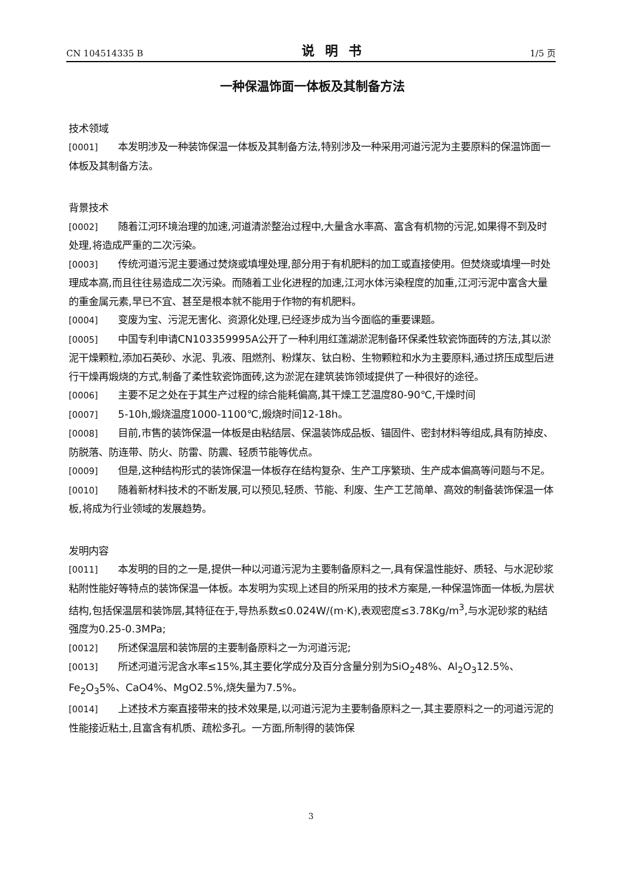CN 104514335 B 说明书 1/5 页
一种保温饰面一体板及其制备方法
技术领域
[0001] 本发明涉及一种装饰保温一体板及其制备方法,特别涉及一种采用河道污泥为主要原料的保温饰面一体板及其制备方法。
背景技术
[0002] 随着江河环境治理的加速,河道清淤整治过程中,大量含水率高、富含有机物的污泥,如果得不到及时处理,将造成严重的二次污染。
[0003] 传统河道污泥主要通过焚烧或填埋处理,部分用于有机肥料的加工或直接使用。但焚烧或填埋一时处理成本高,而且往往易造成二次污染。而随着工业化进程的加速,江河水体污染程度的加重,江河污泥中富含大量的重金属元素,早已不宜、甚至是根本就不能用于作物的有机肥料。
[0004] 变废为宝、污泥无害化、资源化处理,已经逐步成为当今面临的重要课题。
[0005] 中国专利申请CN103359995A公开了一种利用红莲湖淤泥制备环保柔性软瓷饰面砖的方法,其以淤泥干燥颗粒,添加石英砂、水泥、乳液、阻燃剂、粉煤灰、钛白粉、生物颗粒和水为主要原料,通过挤压成型后进行干燥再煅烧的方式,制备了柔性软瓷饰面砖,这为淤泥在建筑装饰领域提供了一种很好的途径。
[0006] 主要不足之处在于其生产过程的综合能耗偏高,其干燥工艺温度80-90℃,干燥时间
[0007] 5-10h,煅烧温度1000-1100℃,煅烧时间12-18h。
[0008] 目前,市售的装饰保温一体板是由粘结层、保温装饰成品板、锚固件、密封材料等组成,具有防掉皮、防脱落、防连带、防火、防雷、防震、轻质节能等优点。
[0009] 但是,这种结构形式的装饰保温一体板存在结构复杂、生产工序繁琐、生产成本偏高等问题与不足。
[0010] 随着新材料技术的不断发展,可以预见,轻质、节能、利废、生产工艺简单、高效的制备装饰保温一体板,将成为行业领域的发展趋势。
发明内容
[0011] 本发明的目的之一是,提供一种以河道污泥为主要制备原料之一,具有保温性能好、质轻、与水泥砂浆粘附性能好等特点的装饰保温一体板。本发明为实现上述目的所采用的技术方案是,一种保温饰面一体板,为层状结构,包括保温层和装饰层,其特征在于,导热系数≤0.024W/(m·K),表观密度≤3.78Kg/m<sup>3</sup>,与水泥砂浆的粘结强度为0.25-0.3MPa;
[0012] 所述保温层和装饰层的主要制备原料之一为河道污泥;
[0013] 所述河道污泥含水率≤15%,其主要化学成分及百分含量分别为SiO<sub>2</sub>48%、Al<sub>2</sub>O<sub>3</sub>12.5%、Fe<sub>2</sub>O<sub>3</sub>5%、CaO4%、MgO2.5%,烧失量为7.5%。
[0014] 上述技术方案直接带来的技术效果是,以河道污泥为主要制备原料之一,其主要原料之一的河道污泥的性能接近粘土,且富含有机质、疏松多孔。一方面,所制得的装饰保
3